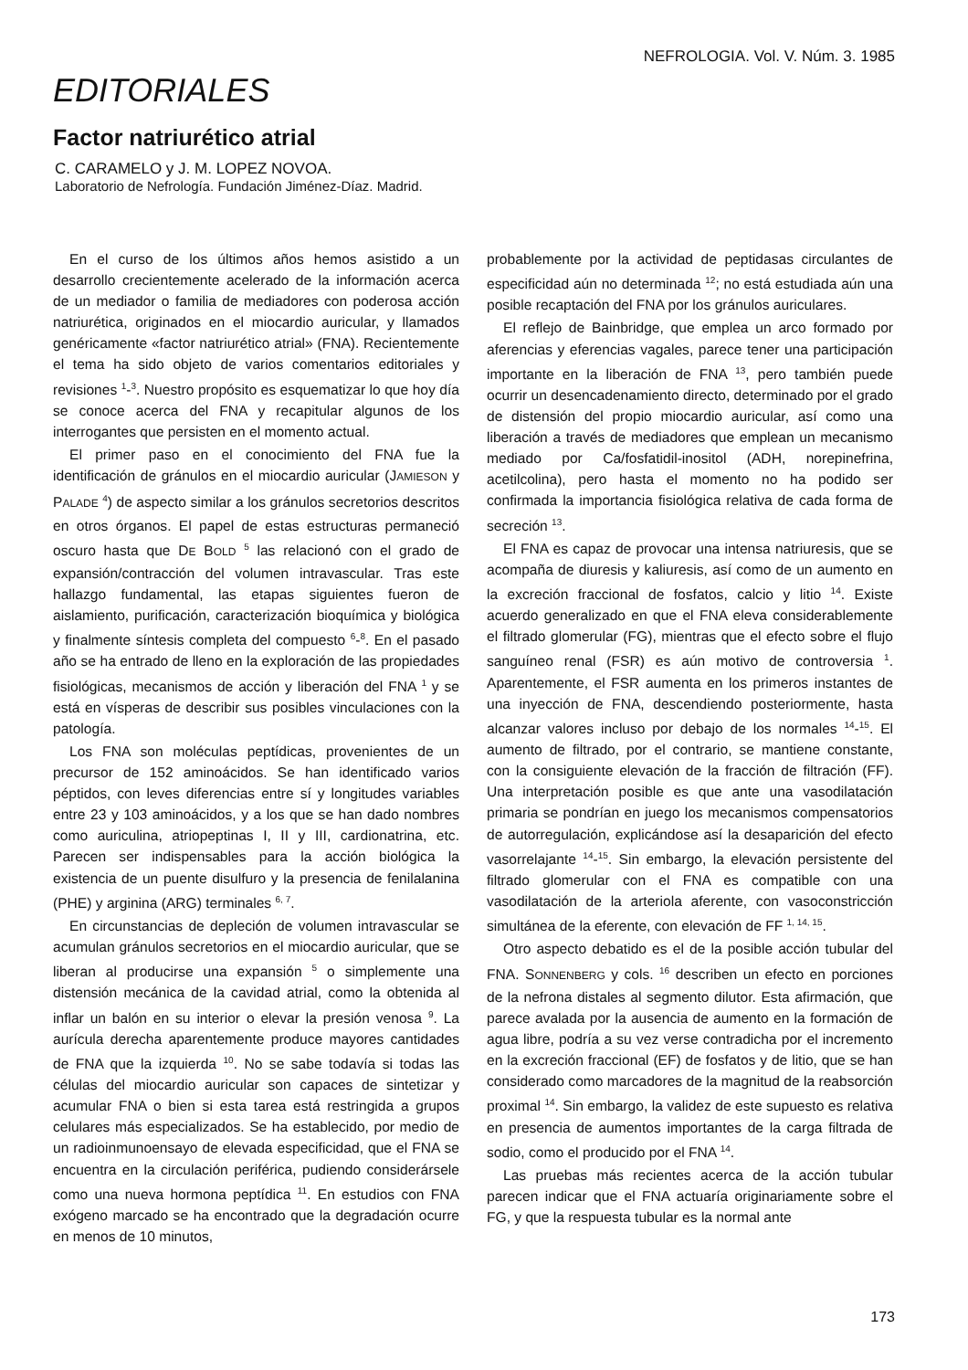NEFROLOGIA. Vol. V. Núm. 3. 1985
EDITORIALES
Factor natriurético atrial
C. CARAMELO y J. M. LOPEZ NOVOA.
Laboratorio de Nefrología. Fundación Jiménez-Díaz. Madrid.
En el curso de los últimos años hemos asistido a un desarrollo crecientemente acelerado de la información acerca de un mediador o familia de mediadores con poderosa acción natriurética, originados en el miocardio auricular, y llamados genéricamente «factor natriurético atrial» (FNA). Recientemente el tema ha sido objeto de varios comentarios editoriales y revisiones <sup>1</sup>-<sup>3</sup>. Nuestro propósito es esquematizar lo que hoy día se conoce acerca del FNA y recapitular algunos de los interrogantes que persisten en el momento actual.
El primer paso en el conocimiento del FNA fue la identificación de gránulos en el miocardio auricular (JAMIESON y PALADE <sup>4</sup>) de aspecto similar a los gránulos secretorios descritos en otros órganos. El papel de estas estructuras permaneció oscuro hasta que DE BOLD <sup>5</sup> las relacionó con el grado de expansión/contracción del volumen intravascular. Tras este hallazgo fundamental, las etapas siguientes fueron de aislamiento, purificación, caracterización bioquímica y biológica y finalmente síntesis completa del compuesto <sup>6</sup>-<sup>8</sup>. En el pasado año se ha entrado de lleno en la exploración de las propiedades fisiológicas, mecanismos de acción y liberación del FNA <sup>1</sup> y se está en vísperas de describir sus posibles vinculaciones con la patología.
Los FNA son moléculas peptídicas, provenientes de un precursor de 152 aminoácidos. Se han identificado varios péptidos, con leves diferencias entre sí y longitudes variables entre 23 y 103 aminoácidos, y a los que se han dado nombres como auriculina, atriopeptinas I, II y III, cardionatrina, etc. Parecen ser indispensables para la acción biológica la existencia de un puente disulfuro y la presencia de fenilalanina (PHE) y arginina (ARG) terminales <sup>6, 7</sup>.
En circunstancias de depleción de volumen intravascular se acumulan gránulos secretorios en el miocardio auricular, que se liberan al producirse una expansión <sup>5</sup> o simplemente una distensión mecánica de la cavidad atrial, como la obtenida al inflar un balón en su interior o elevar la presión venosa <sup>9</sup>. La aurícula derecha aparentemente produce mayores cantidades de FNA que la izquierda <sup>10</sup>. No se sabe todavía si todas las células del miocardio auricular son capaces de sintetizar y acumular FNA o bien si esta tarea está restringida a grupos celulares más especializados. Se ha establecido, por medio de un radioinmunoensayo de elevada especificidad, que el FNA se encuentra en la circulación periférica, pudiendo considerársele como una nueva hormona peptídica <sup>11</sup>. En estudios con FNA exógeno marcado se ha encontrado que la degradación ocurre en menos de 10 minutos,
probablemente por la actividad de peptidasas circulantes de especificidad aún no determinada <sup>12</sup>; no está estudiada aún una posible recaptación del FNA por los gránulos auriculares.
El reflejo de Bainbridge, que emplea un arco formado por aferencias y eferencias vagales, parece tener una participación importante en la liberación de FNA <sup>13</sup>, pero también puede ocurrir un desencadenamiento directo, determinado por el grado de distensión del propio miocardio auricular, así como una liberación a través de mediadores que emplean un mecanismo mediado por Ca/fosfatidil-inositol (ADH, norepinefrina, acetilcolina), pero hasta el momento no ha podido ser confirmada la importancia fisiológica relativa de cada forma de secreción <sup>13</sup>.
El FNA es capaz de provocar una intensa natriuresis, que se acompaña de diuresis y kaliuresis, así como de un aumento en la excreción fraccional de fosfatos, calcio y litio <sup>14</sup>. Existe acuerdo generalizado en que el FNA eleva considerablemente el filtrado glomerular (FG), mientras que el efecto sobre el flujo sanguíneo renal (FSR) es aún motivo de controversia <sup>1</sup>. Aparentemente, el FSR aumenta en los primeros instantes de una inyección de FNA, descendiendo posteriormente, hasta alcanzar valores incluso por debajo de los normales <sup>14</sup>-<sup>15</sup>. El aumento de filtrado, por el contrario, se mantiene constante, con la consiguiente elevación de la fracción de filtración (FF). Una interpretación posible es que ante una vasodilatación primaria se pondrían en juego los mecanismos compensatorios de autorregulación, explicándose así la desaparición del efecto vasorrelajante <sup>14</sup>-<sup>15</sup>. Sin embargo, la elevación persistente del filtrado glomerular con el FNA es compatible con una vasodilatación de la arteriola aferente, con vasoconstricción simultánea de la eferente, con elevación de FF <sup>1, 14, 15</sup>.
Otro aspecto debatido es el de la posible acción tubular del FNA. SONNENBERG y cols. <sup>16</sup> describen un efecto en porciones de la nefrona distales al segmento dilutor. Esta afirmación, que parece avalada por la ausencia de aumento en la formación de agua libre, podría a su vez verse contradicha por el incremento en la excreción fraccional (EF) de fosfatos y de litio, que se han considerado como marcadores de la magnitud de la reabsorción proximal <sup>14</sup>. Sin embargo, la validez de este supuesto es relativa en presencia de aumentos importantes de la carga filtrada de sodio, como el producido por el FNA <sup>14</sup>.
Las pruebas más recientes acerca de la acción tubular parecen indicar que el FNA actuaría originariamente sobre el FG, y que la respuesta tubular es la normal ante
173